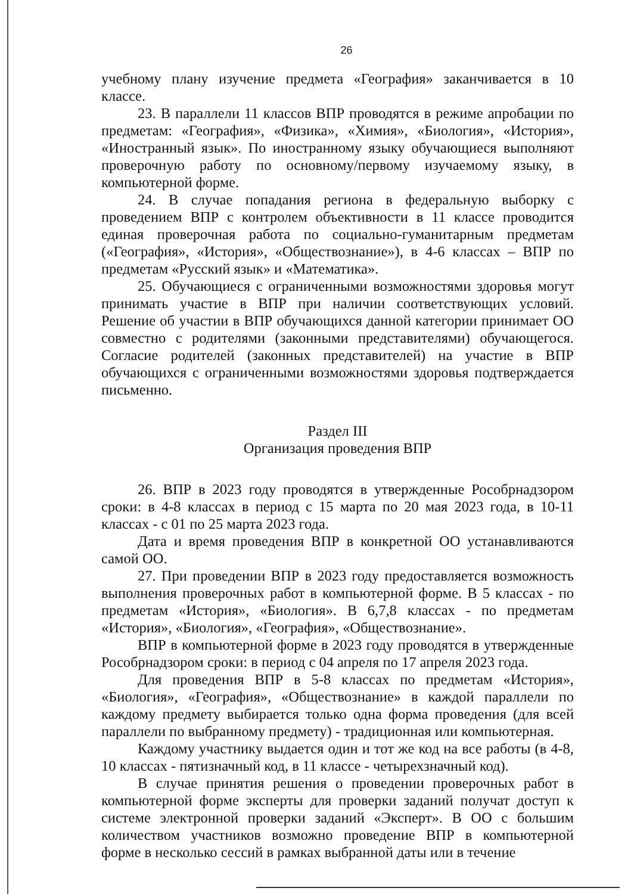26
учебному плану изучение предмета «География» заканчивается в 10 классе.
23. В параллели 11 классов ВПР проводятся в режиме апробации по предметам: «География», «Физика», «Химия», «Биология», «История», «Иностранный язык». По иностранному языку обучающиеся выполняют проверочную работу по основному/первому изучаемому языку, в компьютерной форме.
24. В случае попадания региона в федеральную выборку с проведением ВПР с контролем объективности в 11 классе проводится единая проверочная работа по социально-гуманитарным предметам («География», «История», «Обществознание»), в 4-6 классах – ВПР по предметам «Русский язык» и «Математика».
25. Обучающиеся с ограниченными возможностями здоровья могут принимать участие в ВПР при наличии соответствующих условий. Решение об участии в ВПР обучающихся данной категории принимает ОО совместно с родителями (законными представителями) обучающегося. Согласие родителей (законных представителей) на участие в ВПР обучающихся с ограниченными возможностями здоровья подтверждается письменно.
Раздел III
Организация проведения ВПР
26. ВПР в 2023 году проводятся в утвержденные Рособрнадзором сроки: в 4-8 классах в период с 15 марта по 20 мая 2023 года, в 10-11 классах - с 01 по 25 марта 2023 года.
Дата и время проведения ВПР в конкретной ОО устанавливаются самой ОО.
27. При проведении ВПР в 2023 году предоставляется возможность выполнения проверочных работ в компьютерной форме. В 5 классах - по предметам «История», «Биология». В 6,7,8 классах - по предметам «История», «Биология», «География», «Обществознание».
ВПР в компьютерной форме в 2023 году проводятся в утвержденные Рособрнадзором сроки: в период с 04 апреля по 17 апреля 2023 года.
Для проведения ВПР в 5-8 классах по предметам «История», «Биология», «География», «Обществознание» в каждой параллели по каждому предмету выбирается только одна форма проведения (для всей параллели по выбранному предмету) - традиционная или компьютерная.
Каждому участнику выдается один и тот же код на все работы (в 4-8, 10 классах - пятизначный код, в 11 классе - четырехзначный код).
В случае принятия решения о проведении проверочных работ в компьютерной форме эксперты для проверки заданий получат доступ к системе электронной проверки заданий «Эксперт». В ОО с большим количеством участников возможно проведение ВПР в компьютерной форме в несколько сессий в рамках выбранной даты или в течение